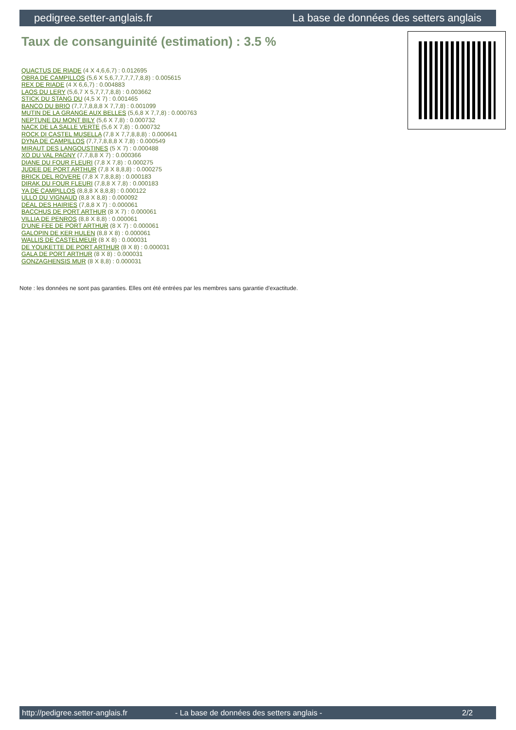pedigree.setter-anglais.fr La base de données des setters anglais
Taux de consanguinité (estimation) : 3.5 %
QUACTUS DE RIADE (4 X 4,6,6,7) : 0.012695
OBRA DE CAMPILLOS (5,6 X 5,6,7,7,7,7,7,8,8) : 0.005615
REX DE RIADE (4 X 6,6,7) : 0.004883
LAOS DU LERY (5,6,7 X 5,7,7,7,8,8) : 0.003662
STICK DU STANG DU (4,5 X 7) : 0.001465
BANCO DU BRIO (7,7,7,8,8,8 X 7,7,8) : 0.001099
MUTIN DE LA GRANGE AUX BELLES (5,6,8 X 7,7,8) : 0.000763
NEPTUNE DU MONT BILY (5,6 X 7,8) : 0.000732
NACK DE LA SALLE VERTE (5,6 X 7,8) : 0.000732
ROCK DI CASTEL MUSELLA (7,8 X 7,7,8,8,8) : 0.000641
DYNA DE CAMPILLOS (7,7,7,8,8,8 X 7,8) : 0.000549
MIRAUT DES LANGOUSTINES (5 X 7) : 0.000488
XO DU VAL PAGNY (7,7,8,8 X 7) : 0.000366
DIANE DU FOUR FLEURI (7,8 X 7,8) : 0.000275
JUDEE DE PORT ARTHUR (7,8 X 8,8,8) : 0.000275
BRICK DEL ROVERE (7,8 X 7,8,8,8) : 0.000183
DIRAK DU FOUR FLEURI (7,8,8 X 7,8) : 0.000183
YA DE CAMPILLOS (8,8,8 X 8,8,8) : 0.000122
ULLO DU VIGNAUD (8,8 X 8,8) : 0.000092
DÉAL DES HAIRIES (7,8,8 X 7) : 0.000061
BACCHUS DE PORT ARTHUR (8 X 7) : 0.000061
VILLIA DE PENROS (8,8 X 8,8) : 0.000061
D'UNE FEE DE PORT ARTHUR (8 X 7) : 0.000061
GALOPIN DE KER HULEN (8,8 X 8) : 0.000061
WALLIS DE CASTELMEUR (8 X 8) : 0.000031
DE YOUKETTE DE PORT ARTHUR (8 X 8) : 0.000031
GALA DE PORT ARTHUR (8 X 8) : 0.000031
GONZAGHENSIS MUR (8 X 8,8) : 0.000031
Note : les données ne sont pas garanties. Elles ont été entrées par les membres sans garantie d'exactitude.
http://pedigree.setter-anglais.fr - La base de données des setters anglais - 2/2